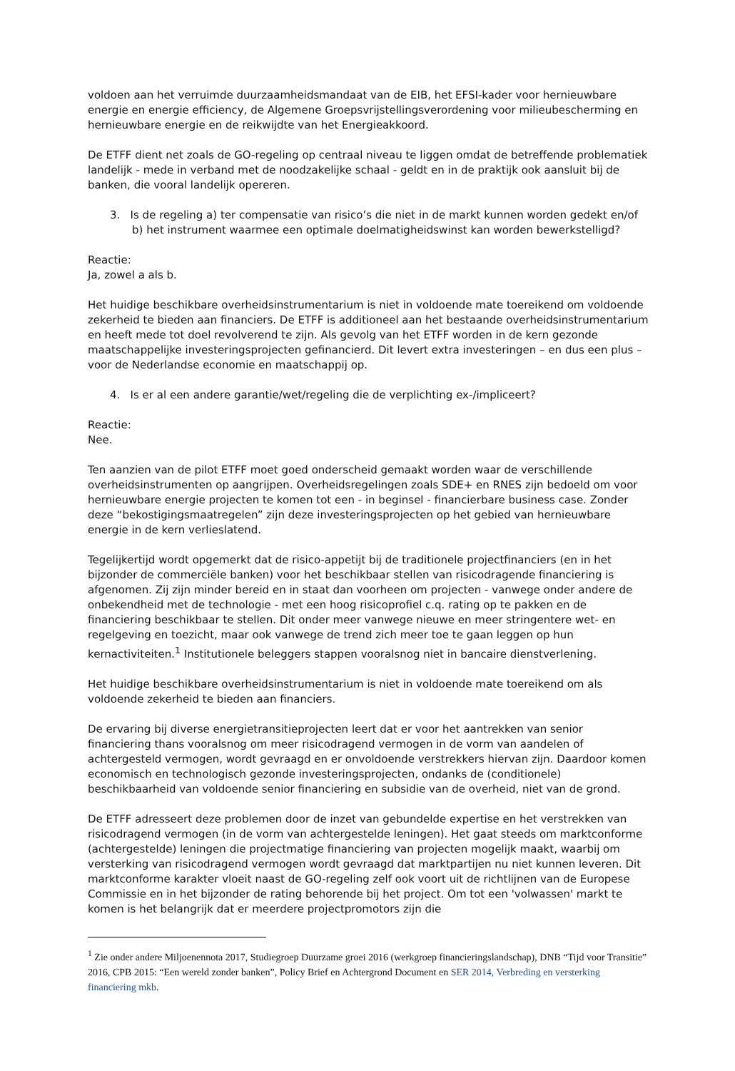voldoen aan het verruimde duurzaamheidsmandaat van de EIB, het EFSI-kader voor hernieuwbare energie en energie efficiency, de Algemene Groepsvrijstellingsverordening voor milieubescherming en hernieuwbare energie en de reikwijdte van het Energieakkoord.
De ETFF dient net zoals de GO-regeling op centraal niveau te liggen omdat de betreffende problematiek landelijk - mede in verband met de noodzakelijke schaal - geldt en in de praktijk ook aansluit bij de banken, die vooral landelijk opereren.
3. Is de regeling a) ter compensatie van risico’s die niet in de markt kunnen worden gedekt en/of b) het instrument waarmee een optimale doelmatigheidswinst kan worden bewerkstelligd?
Reactie:
Ja, zowel a als b.
Het huidige beschikbare overheidsinstrumentarium is niet in voldoende mate toereikend om voldoende zekerheid te bieden aan financiers. De ETFF is additioneel aan het bestaande overheidsinstrumentarium en heeft mede tot doel revolverend te zijn. Als gevolg van het ETFF worden in de kern gezonde maatschappelijke investeringsprojecten gefinancierd. Dit levert extra investeringen – en dus een plus – voor de Nederlandse economie en maatschappij op.
4. Is er al een andere garantie/wet/regeling die de verplichting ex-/impliceert?
Reactie:
Nee.
Ten aanzien van de pilot ETFF moet goed onderscheid gemaakt worden waar de verschillende overheidsinstrumenten op aangrijpen. Overheidsregelingen zoals SDE+ en RNES zijn bedoeld om voor hernieuwbare energie projecten te komen tot een - in beginsel - financierbare business case. Zonder deze “bekostigingsmaatregelen” zijn deze investeringsprojecten op het gebied van hernieuwbare energie in de kern verlieslatend.
Tegelijkertijd wordt opgemerkt dat de risico-appetijt bij de traditionele projectfinanciers (en in het bijzonder de commerciële banken) voor het beschikbaar stellen van risicodragende financiering is afgenomen. Zij zijn minder bereid en in staat dan voorheen om projecten - vanwege onder andere de onbekendheid met de technologie - met een hoog risicoprofiel c.q. rating op te pakken en de financiering beschikbaar te stellen. Dit onder meer vanwege nieuwe en meer stringentere wet- en regelgeving en toezicht, maar ook vanwege de trend zich meer toe te gaan leggen op hun kernactiviteiten.<sup>1</sup> Institutionele beleggers stappen vooralsnog niet in bancaire dienstverlening.
Het huidige beschikbare overheidsinstrumentarium is niet in voldoende mate toereikend om als voldoende zekerheid te bieden aan financiers.
De ervaring bij diverse energietransitieprojecten leert dat er voor het aantrekken van senior financiering thans vooralsnog om meer risicodragend vermogen in de vorm van aandelen of achtergesteld vermogen, wordt gevraagd en er onvoldoende verstrekkers hiervan zijn. Daardoor komen economisch en technologisch gezonde investeringsprojecten, ondanks de (conditionele) beschikbaarheid van voldoende senior financiering en subsidie van de overheid, niet van de grond.
De ETFF adresseert deze problemen door de inzet van gebundelde expertise en het verstrekken van risicodragend vermogen (in de vorm van achtergestelde leningen). Het gaat steeds om marktconforme (achtergestelde) leningen die projectmatige financiering van projecten mogelijk maakt, waarbij om versterking van risicodragend vermogen wordt gevraagd dat marktpartijen nu niet kunnen leveren. Dit marktconforme karakter vloeit naast de GO-regeling zelf ook voort uit de richtlijnen van de Europese Commissie en in het bijzonder de rating behorende bij het project. Om tot een 'volwassen' markt te komen is het belangrijk dat er meerdere projectpromotors zijn die
<sup>1</sup> Zie onder andere Miljoenennota 2017, Studiegroep Duurzame groei 2016 (werkgroep financieringslandschap), DNB “Tijd voor Transitie” 2016, CPB 2015: “Een wereld zonder banken”, Policy Brief en Achtergrond Document en SER 2014, Verbreding en versterking financiering mkb.